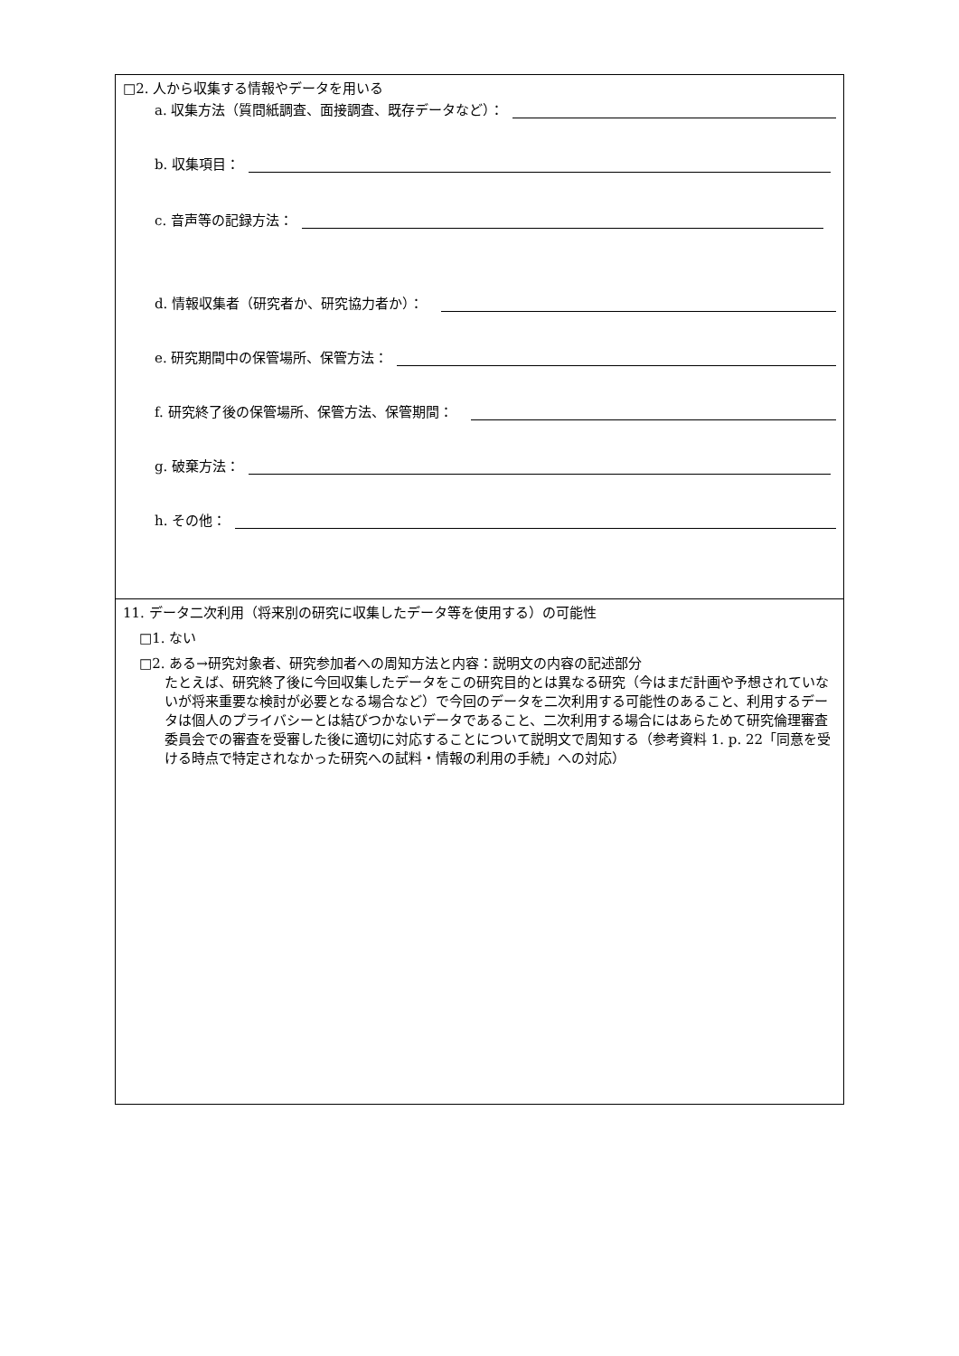□2. 人から収集する情報やデータを用いる
a. 収集方法（質問紙調査、面接調査、既存データなど）：
b. 収集項目：
c. 音声等の記録方法：
d. 情報収集者（研究者か、研究協力者か）：
e. 研究期間中の保管場所、保管方法：
f. 研究終了後の保管場所、保管方法、保管期間：
g. 破棄方法：
h. その他：
11. データ二次利用（将来別の研究に収集したデータ等を使用する）の可能性
□1. ない
□2. ある→研究対象者、研究参加者への周知方法と内容：説明文の内容の記述部分
たとえば、研究終了後に今回収集したデータをこの研究目的とは異なる研究（今はまだ計画や予想されていないが将来重要な検討が必要となる場合など）で今回のデータを二次利用する可能性のあること、利用するデータは個人のプライバシーとは結びつかないデータであること、二次利用する場合にはあらためて研究倫理審査委員会での審査を受審した後に適切に対応することについて説明文で周知する（参考資料 1. p. 22「同意を受ける時点で特定されなかった研究への試料・情報の利用の手続」への対応）